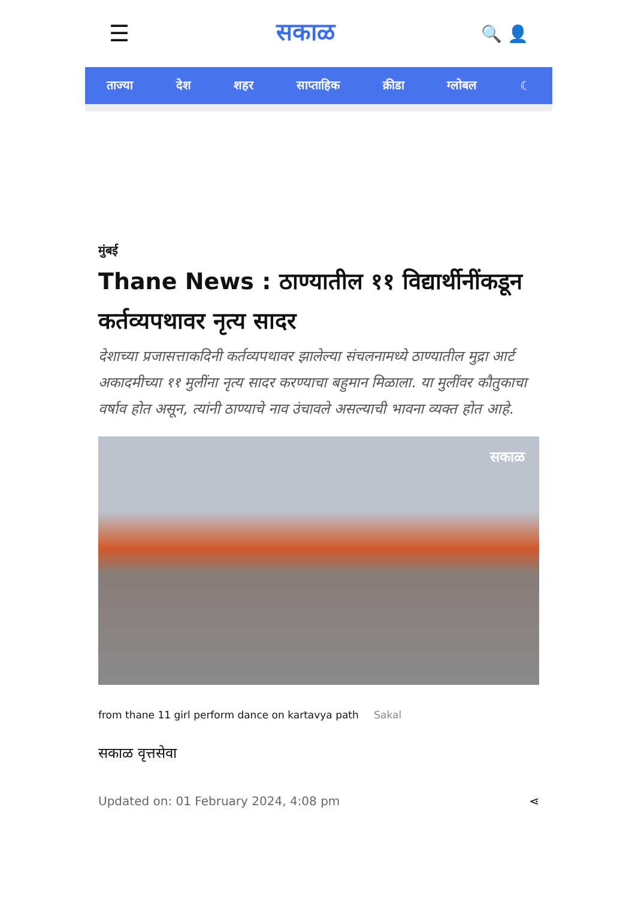☰ सकाळ 🔍 👤
ताज्या देश शहर साप्ताहिक क्रीडा ग्लोबल ☾
मुंबई
Thane News : ठाण्यातील ११ विद्यार्थीनींकडून कर्तव्यपथावर नृत्य सादर
देशाच्या प्रजासत्ताकदिनी कर्तव्यपथावर झालेल्या संचलनामध्ये ठाण्यातील मुद्रा आर्ट अकादमीच्या ११ मुलींना नृत्य सादर करण्याचा बहुमान मिळाला. या मुलींवर कौतुकाचा वर्षाव होत असून, त्यांनी ठाण्याचे नाव उंचावले असल्याची भावना व्यक्त होत आहे.
सकाळ
from thane 11 girl perform dance on kartavya path Sakal
सकाळ वृत्तसेवा
Updated on: 01 February 2024, 4:08 pm ⋖